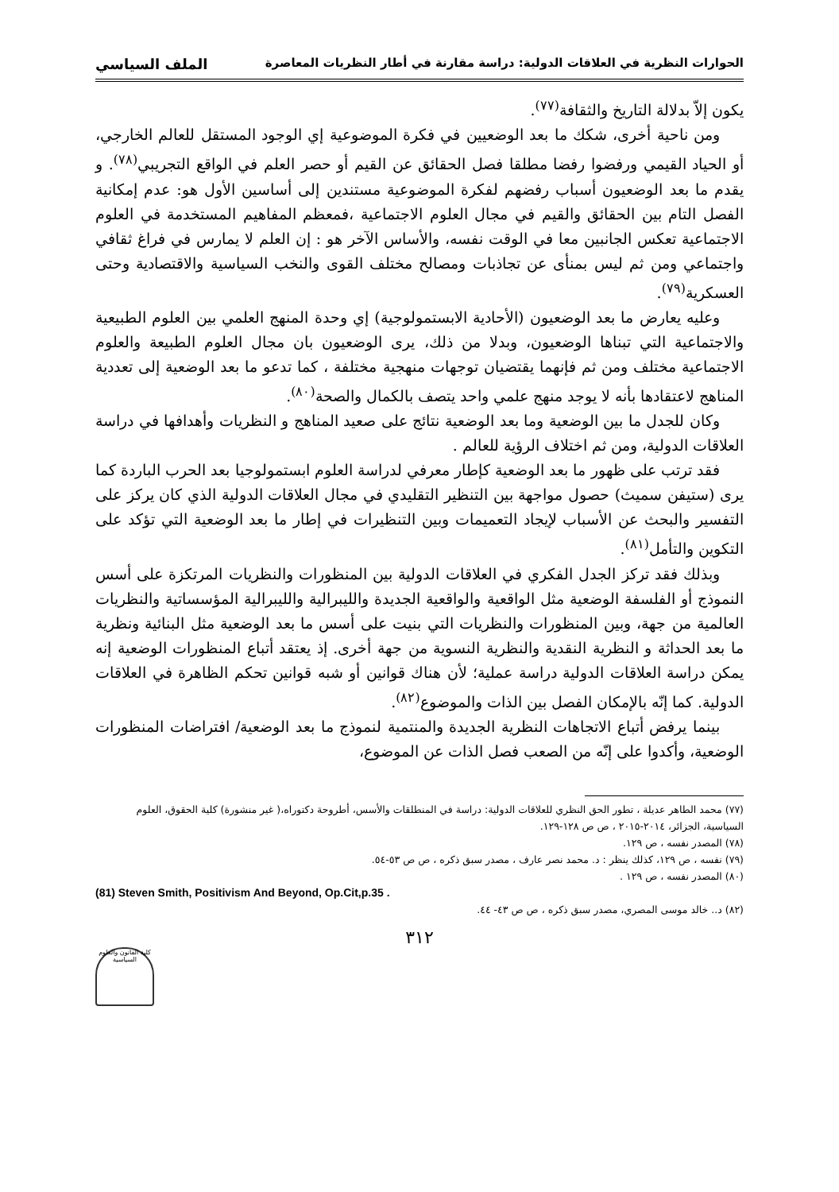الحوارات النظرية في العلاقات الدولية: دراسة مقارنة في أطار النظريات المعاصرة الملف السياسي
يكون إلاّ بدلالة التاريخ والثقافة<sup>(٧٧)</sup>.
ومن ناحية أخرى، شكك ما بعد الوضعيين في فكرة الموضوعية إي الوجود المستقل للعالم الخارجي، أو الحياد القيمي ورفضوا رفضا مطلقا فصل الحقائق عن القيم أو حصر العلم في الواقع التجريبي<sup>(٧٨)</sup>. و يقدم ما بعد الوضعيون أسباب رفضهم لفكرة الموضوعية مستندين إلى أساسين الأول هو: عدم إمكانية الفصل التام بين الحقائق والقيم في مجال العلوم الاجتماعية ،فمعظم المفاهيم المستخدمة في العلوم الاجتماعية تعكس الجانبين معا في الوقت نفسه، والأساس الآخر هو : إن العلم لا يمارس في فراغ ثقافي واجتماعي ومن ثم ليس بمنأى عن تجاذبات ومصالح مختلف القوى والنخب السياسية والاقتصادية وحتى العسكرية<sup>(٧٩)</sup>.
وعليه يعارض ما بعد الوضعيون (الأحادية الابستمولوجية) إي وحدة المنهج العلمي بين العلوم الطبيعية والاجتماعية التي تبناها الوضعيون، وبدلا من ذلك، يرى الوضعيون بان مجال العلوم الطبيعة والعلوم الاجتماعية مختلف ومن ثم فإنهما يقتضيان توجهات منهجية مختلفة ، كما تدعو ما بعد الوضعية إلى تعددية المناهج لاعتقادها بأنه لا يوجد منهج علمي واحد يتصف بالكمال والصحة<sup>(٨٠)</sup>.
وكان للجدل ما بين الوضعية وما بعد الوضعية نتائج على صعيد المناهج و النظريات وأهدافها في دراسة العلاقات الدولية، ومن ثم اختلاف الرؤية للعالم .
فقد ترتب على ظهور ما بعد الوضعية كإطار معرفي لدراسة العلوم ابستمولوجيا بعد الحرب الباردة كما يرى (ستيفن سميث) حصول مواجهة بين التنظير التقليدي في مجال العلاقات الدولية الذي كان يركز على التفسير والبحث عن الأسباب لإيجاد التعميمات وبين التنظيرات في إطار ما بعد الوضعية التي تؤكد على التكوين والتأمل<sup>(٨١)</sup>.
وبذلك فقد تركز الجدل الفكري في العلاقات الدولية بين المنظورات والنظريات المرتكزة على أسس النموذج أو الفلسفة الوضعية مثل الواقعية والواقعية الجديدة والليبرالية والليبرالية المؤسساتية والنظريات العالمية من جهة، وبين المنظورات والنظريات التي بنيت على أسس ما بعد الوضعية مثل البنائية ونظرية ما بعد الحداثة و النظرية النقدية والنظرية النسوية من جهة أخرى. إذ يعتقد أتباع المنظورات الوضعية إنه يمكن دراسة العلاقات الدولية دراسة عملية؛ لأن هناك قوانين أو شبه قوانين تحكم الظاهرة في العلاقات الدولية. كما إنّه بالإمكان الفصل بين الذات والموضوع<sup>(٨٢)</sup>.
بينما يرفض أتباع الاتجاهات النظرية الجديدة والمنتمية لنموذج ما بعد الوضعية/ افتراضات المنظورات الوضعية، وأكدوا على إنّه من الصعب فصل الذات عن الموضوع،
(٧٧) محمد الطاهر عديلة ، تطور الحق النظري للعلاقات الدولية: دراسة في المنطلقات والأسس، أطروحة دكتوراه،( غير منشورة) كلية الحقوق، العلوم السياسية، الجزائر، ٢٠١٤-٢٠١٥ ، ص ص ١٢٨-١٢٩.
(٧٨) المصدر نفسه ، ص ١٢٩.
(٧٩) نفسه ، ص ١٢٩، كذلك ينظر : د. محمد نصر عارف ، مصدر سبق ذكره ، ص ص ٥٣-٥٤.
(٨٠) المصدر نفسه ، ص ١٢٩ .
(81) Steven Smith, Positivism And Beyond, Op.Cit,p.35 .
(٨٢) د.. خالد موسى المصري، مصدر سبق ذكره ، ص ص ٤٣- ٤٤.
٣١٢
كلية القانون والعلوم السياسية